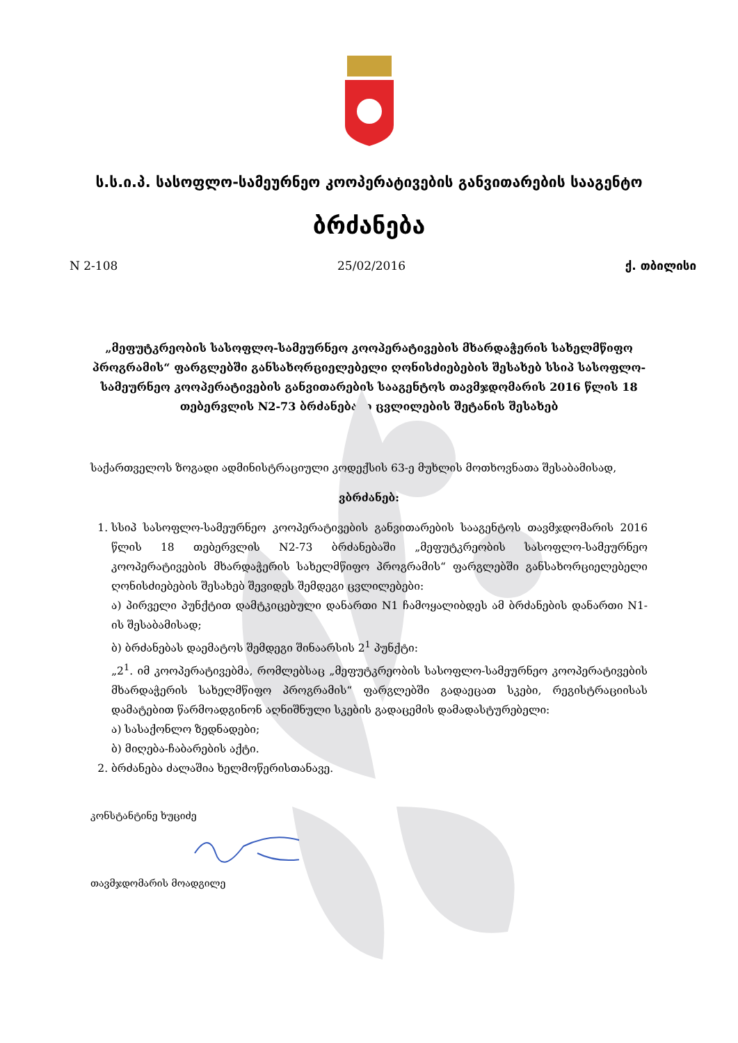ს.ს.ი.პ. სასოფლო-სამეურნეო კოოპერატივების განვითარების სააგენტო
ბრძანება
N 2-108 25/02/2016 ქ. თბილისი
„მეფუტკრეობის სასოფლო-სამეურნეო კოოპერატივების მხარდაჭერის სახელმწიფო პროგრამის“ ფარგლებში განსახორციელებელი ღონისძიებების შესახებ სსიპ სასოფლო-სამეურნეო კოოპერატივების განვითარების სააგენტოს თავმჯდომარის 2016 წლის 18 თებერვლის N2-73 ბრძანებაში ცვლილების შეტანის შესახებ
საქართველოს ზოგადი ადმინისტრაციული კოდექსის 63-ე მუხლის მოთხოვნათა შესაბამისად,
ვბრძანებ:
1. სსიპ სასოფლო-სამეურნეო კოოპერატივების განვითარების სააგენტოს თავმჯდომარის 2016 წლის 18 თებერვლის N2-73 ბრძანებაში „მეფუტკრეობის სასოფლო-სამეურნეო კოოპერატივების მხარდაჭერის სახელმწიფო პროგრამის“ ფარგლებში განსახორციელებელი ღონისძიებების შესახებ შევიდეს შემდეგი ცვლილებები:
ა) პირველი პუნქტით დამტკიცებული დანართი N1 ჩამოყალიბდეს ამ ბრძანების დანართი N1-ის შესაბამისად;
ბ) ბრძანებას დაემატოს შემდეგი შინაარსის 2<sup>1</sup> პუნქტი:
„2<sup>1</sup>. იმ კოოპერატივებმა, რომლებსაც „მეფუტკრეობის სასოფლო-სამეურნეო კოოპერატივების მხარდაჭერის სახელმწიფო პროგრამის“ ფარგლებში გადაეცათ სკები, რეგისტრაციისას დამატებით წარმოადგინონ აღნიშნული სკების გადაცემის დამადასტურებელი:
ა) სასაქონლო ზედნადები;
ბ) მიღება-ჩაბარების აქტი.
2. ბრძანება ძალაშია ხელმოწერისთანავე.
კონსტანტინე ხუციძე
თავმჯდომარის მოადგილე